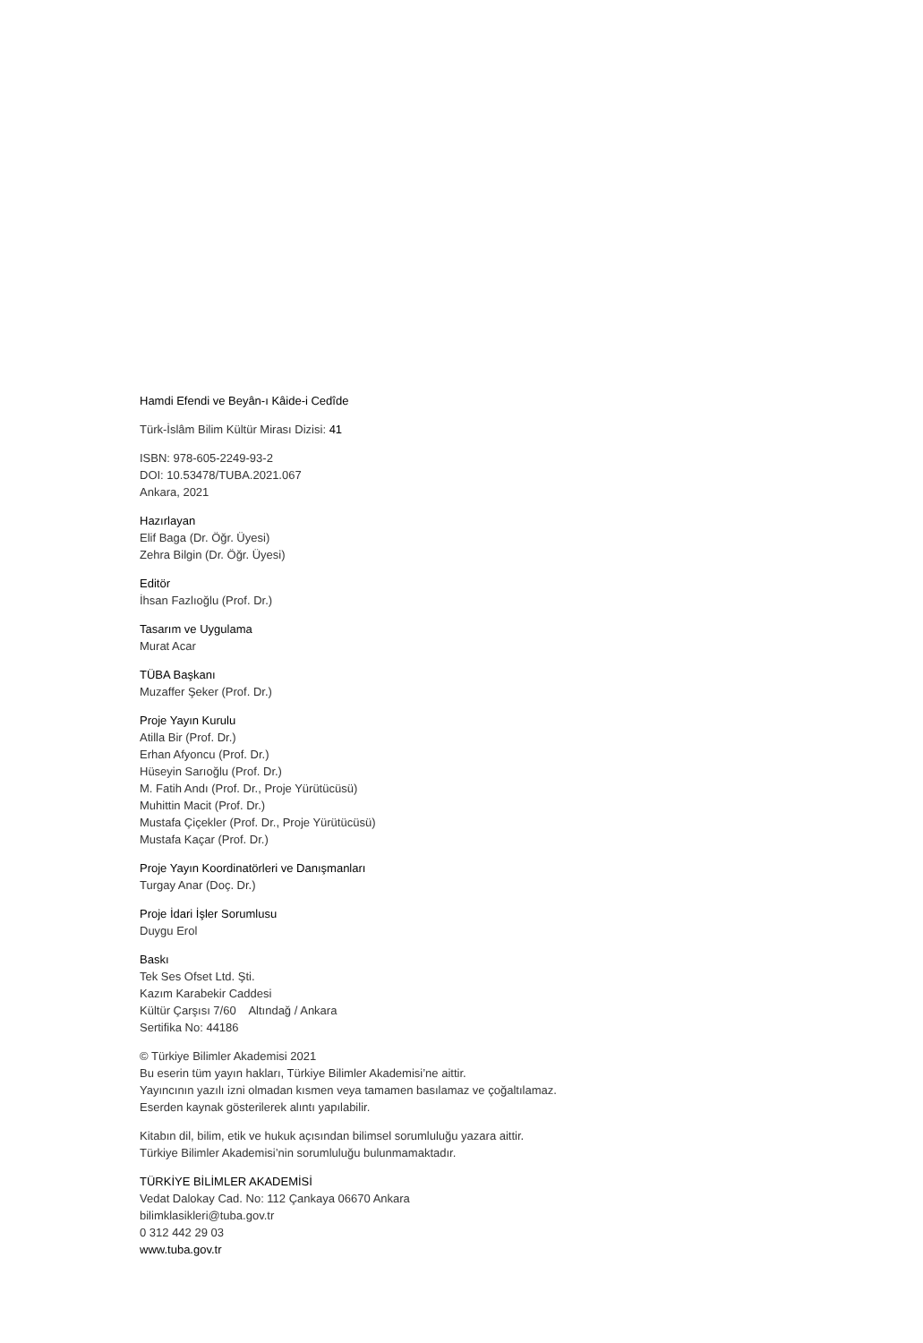Hamdi Efendi ve Beyân-ı Kâide-i Cedîde
Türk-İslâm Bilim Kültür Mirası Dizisi: 41
ISBN: 978-605-2249-93-2
DOI: 10.53478/TUBA.2021.067
Ankara, 2021
Hazırlayan
Elif Baga (Dr. Öğr. Üyesi)
Zehra Bilgin (Dr. Öğr. Üyesi)
Editör
İhsan Fazlıoğlu (Prof. Dr.)
Tasarım ve Uygulama
Murat Acar
TÜBA Başkanı
Muzaffer Şeker (Prof. Dr.)
Proje Yayın Kurulu
Atilla Bir (Prof. Dr.)
Erhan Afyoncu (Prof. Dr.)
Hüseyin Sarıoğlu (Prof. Dr.)
M. Fatih Andı (Prof. Dr., Proje Yürütücüsü)
Muhittin Macit (Prof. Dr.)
Mustafa Çiçekler (Prof. Dr., Proje Yürütücüsü)
Mustafa Kaçar (Prof. Dr.)
Proje Yayın Koordinatörleri ve Danışmanları
Turgay Anar (Doç. Dr.)
Proje İdari İşler Sorumlusu
Duygu Erol
Baskı
Tek Ses Ofset Ltd. Şti.
Kazım Karabekir Caddesi
Kültür Çarşısı 7/60 Altındağ / Ankara
Sertifika No: 44186
© Türkiye Bilimler Akademisi 2021
Bu eserin tüm yayın hakları, Türkiye Bilimler Akademisi’ne aittir.
Yayıncının yazılı izni olmadan kısmen veya tamamen basılamaz ve çoğaltılamaz.
Eserden kaynak gösterilerek alıntı yapılabilir.
Kitabın dil, bilim, etik ve hukuk açısından bilimsel sorumluluğu yazara aittir.
Türkiye Bilimler Akademisi’nin sorumluluğu bulunmamaktadır.
TÜRKİYE BİLİMLER AKADEMİSİ
Vedat Dalokay Cad. No: 112 Çankaya 06670 Ankara
bilimklasikleri@tuba.gov.tr
0 312 442 29 03
www.tuba.gov.tr